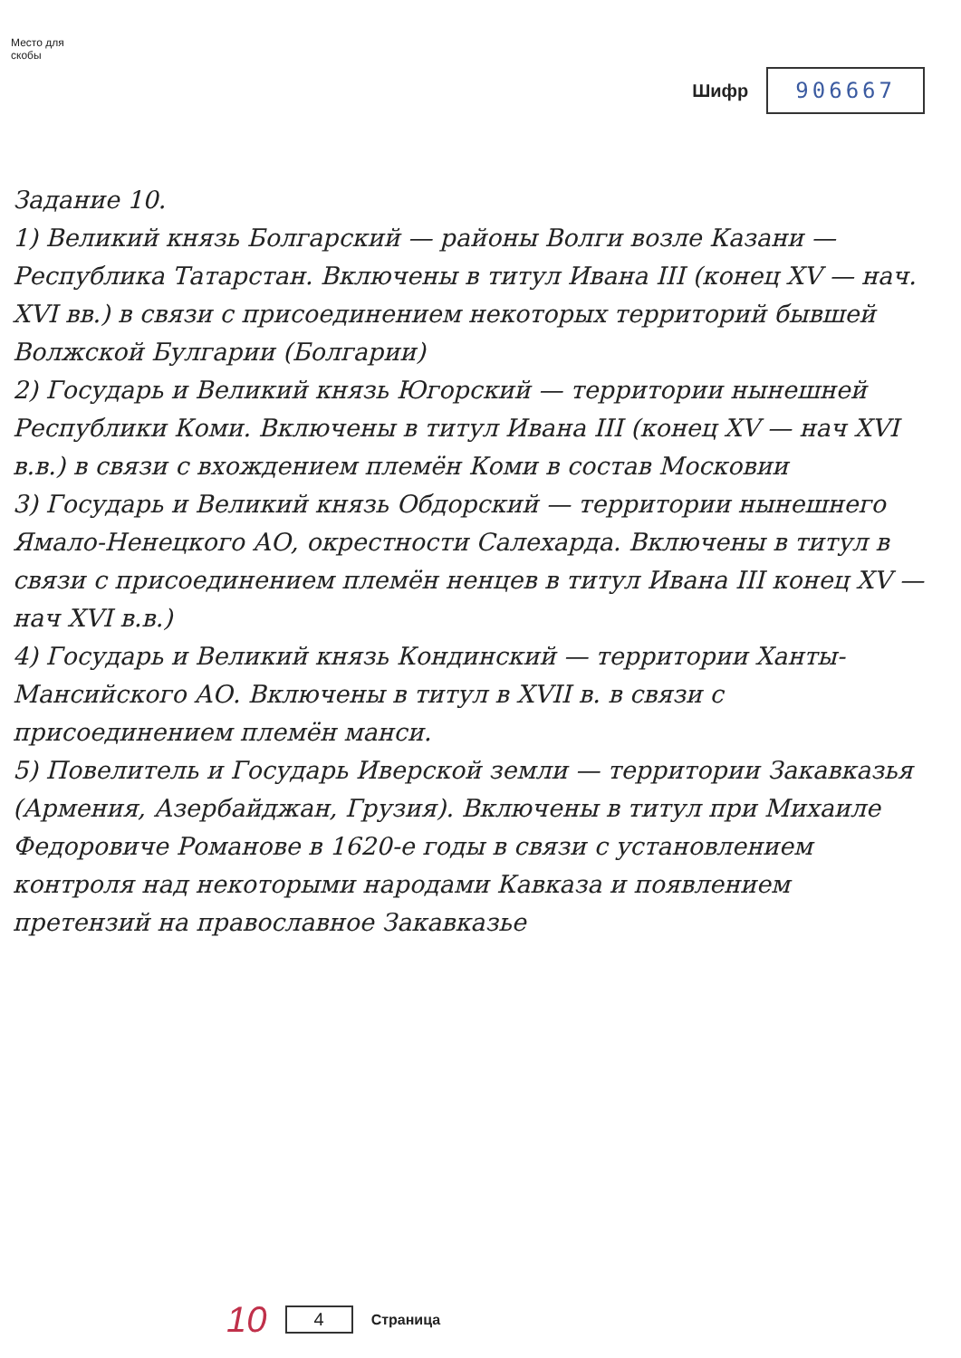Место для
скобы
Шифр
906667
Задание 10.
1) Великий князь Болгарский — районы Волги возле Казани — Республика Татарстан. Включены в титул Ивана III (конец XV — нач. XVI вв.) в связи с присоединением некоторых территорий бывшей Волжской Булгарии (Болгарии)
2) Государь и Великий князь Югорский — территории нынешней Республики Коми. Включены в титул Ивана III (конец XV — нач XVI в.в.) в связи с вхождением племён Коми в состав Московии
3) Государь и Великий князь Обдорский — территории нынешнего Ямало-Ненецкого АО, окрестности Салехарда. Включены в титул в связи с присоединением племён ненцев в титул Ивана III конец XV — нач XVI в.в.)
4) Государь и Великий князь Кондинский — территории Ханты-Мансийского АО. Включены в титул в XVII в. в связи с присоединением племён манси.
5) Повелитель и Государь Иверской земли — территории Закавказья (Армения, Азербайджан, Грузия). Включены в титул при Михаиле Федоровиче Романове в 1620-е годы в связи с установлением контроля над некоторыми народами Кавказа и появлением претензий на православное Закавказье
10 4 Страница